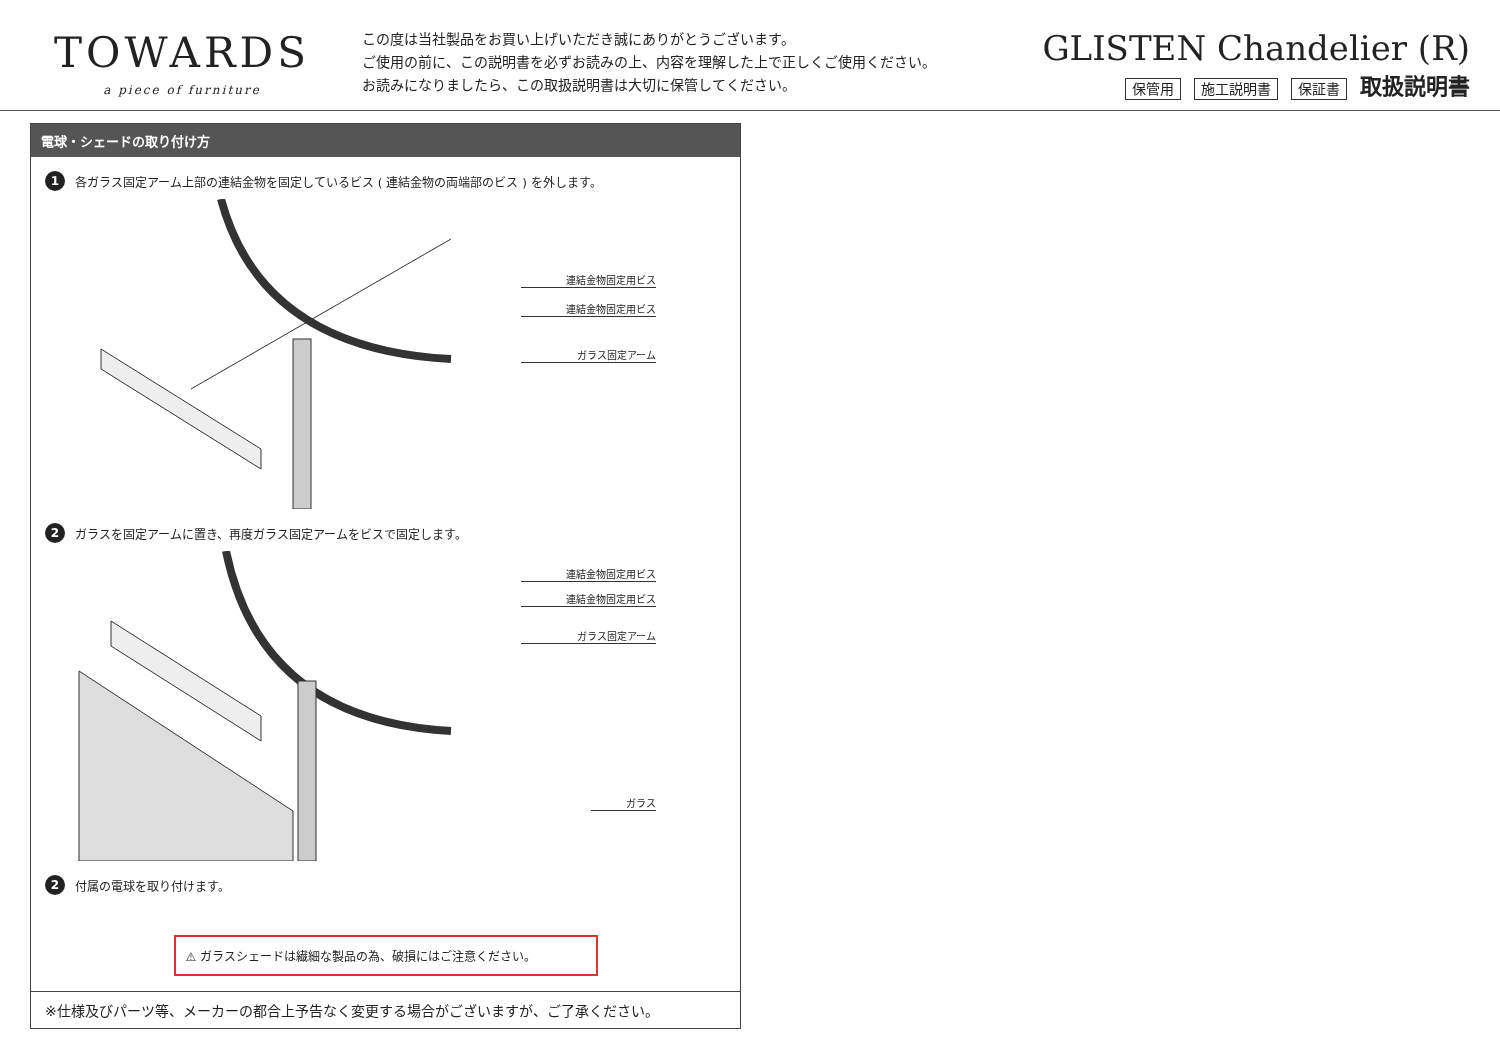TOWARDS
a piece of furniture
この度は当社製品をお買い上げいただき誠にありがとうございます。
ご使用の前に、この説明書を必ずお読みの上、内容を理解した上で正しくご使用ください。
お読みになりましたら、この取扱説明書は大切に保管してください。
GLISTEN Chandelier (R)
保管用 施工説明書 保証書 取扱説明書
電球・シェードの取り付け方
1 各ガラス固定アーム上部の連結金物を固定しているビス ( 連結金物の両端部のビス ) を外します。
連結金物固定用ビス
連結金物固定用ビス
ガラス固定アーム
2 ガラスを固定アームに置き、再度ガラス固定アームをビスで固定します。
連結金物固定用ビス
連結金物固定用ビス
ガラス固定アーム
ガラス
2 付属の電球を取り付けます。
⚠ ガラスシェードは繊細な製品の為、破損にはご注意ください。
※仕様及びパーツ等、メーカーの都合上予告なく変更する場合がございますが、ご了承ください。